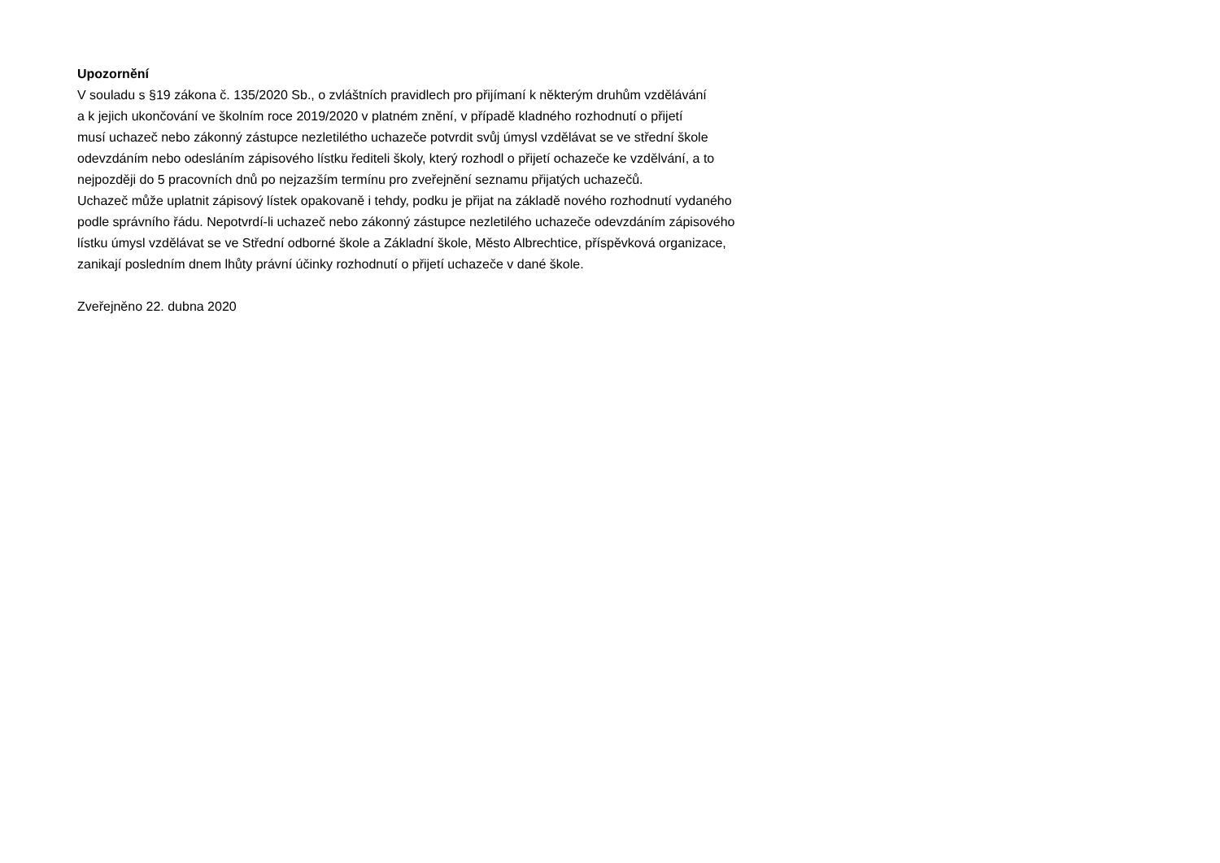Upozornění
V souladu s §19 zákona č. 135/2020 Sb., o zvláštních pravidlech pro přijímaní k některým druhům vzdělávání
a k jejich ukončování ve školním roce 2019/2020 v platném znění, v případě kladného rozhodnutí o přijetí
musí uchazeč nebo zákonný zástupce nezletilétho uchazeče potvrdit svůj úmysl vzdělávat se ve střední škole
odevzdáním nebo odesláním zápisového lístku řediteli školy, který rozhodl o přijetí ochazeče ke vzdělvání, a to
nejpozději do 5 pracovních dnů po nejzazším termínu pro zveřejnění seznamu přijatých uchazečů.
Uchazeč může uplatnit zápisový lístek opakovaně i tehdy, podku je přijat na základě nového rozhodnutí vydaného
podle správního řádu. Nepotvrdí-li uchazeč nebo zákonný zástupce nezletilého uchazeče odevzdáním zápisového
lístku úmysl vzdělávat se ve Střední odborné škole a Základní škole, Město Albrechtice, příspěvková organizace,
zanikají posledním dnem lhůty právní účinky rozhodnutí o přijetí uchazeče v dané škole.
Zveřejněno 22. dubna 2020